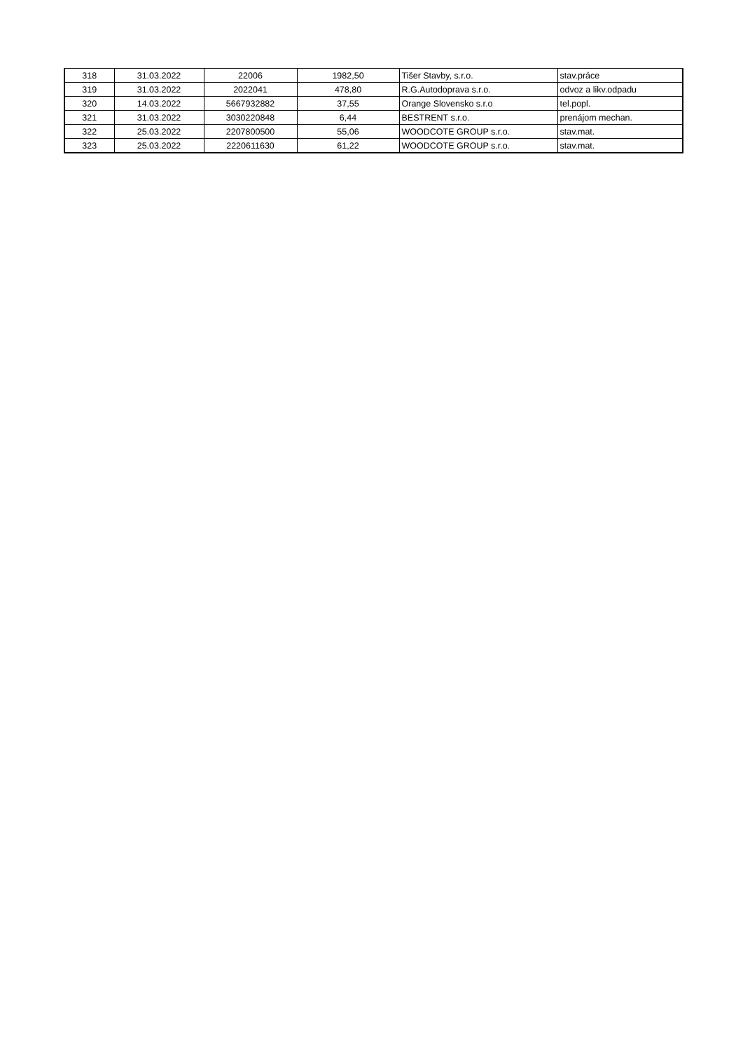| 318 | 31.03.2022 | 22006 | 1982,50 | Tišer Stavby, s.r.o. | stav.práce |
| 319 | 31.03.2022 | 2022041 | 478,80 | R.G.Autodoprava s.r.o. | odvoz a likv.odpadu |
| 320 | 14.03.2022 | 5667932882 | 37,55 | Orange Slovensko s.r.o | tel.popl. |
| 321 | 31.03.2022 | 3030220848 | 6,44 | BESTRENT s.r.o. | prenájom mechan. |
| 322 | 25.03.2022 | 2207800500 | 55,06 | WOODCOTE GROUP s.r.o. | stav.mat. |
| 323 | 25.03.2022 | 2220611630 | 61,22 | WOODCOTE GROUP s.r.o. | stav.mat. |